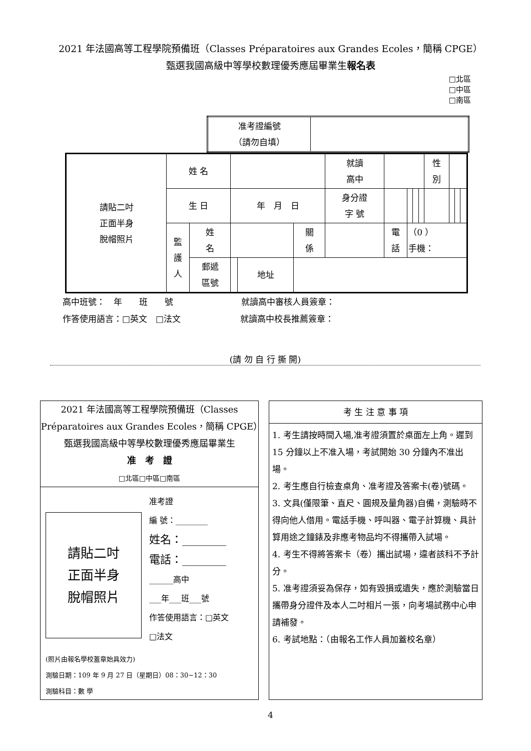2021 年法國高等工程學院預備班（Classes Préparatoires aux Grandes Ecoles，簡稱 CPGE）
甄選我國高級中等學校數理優秀應屆畢業生報名表
□北區
□中區
□南區
| 准考證編號 （請勿自填） | |
| 請貼二吋 正面半身 脫帽照片 | 姓 名 | | | | | 就讀 高中 | | | | | 性 別 | | | |
| | 生 日 | | 年 月 日 | | | 身分證 字 號 | | | | | | | | |
| | 監 護 人 | 姓 名 | | | 關 係 | | 電 話 | （0 ） 手機： | | | | | | |
| | | 郵遞 區號 | | 地址 | | | | | | | | | | |
高中班號：　年　　班　　號　　　　　　　　就讀高中審核人員簽章：
作答使用語言：□英文　□法文　　　　　　　就讀高中校長推薦簽章：
(請 勿 自 行 撕 開)
2021 年法國高等工程學院預備班（Classes Préparatoires aux Grandes Ecoles，簡稱 CPGE）甄選我國高級中等學校數理優秀應屆畢業生
准　考　證
□北區□中區□南區
請貼二吋
正面半身
脫帽照片
准考證
編 號：________
姓名：________
電話：________
______高中
___年___班___號
作答使用語言：□英文
□法文
(照片由報名學校蓋章始具效力)
測驗日期：109 年 9 月 27 日（星期日）08：30~12：30
測驗科目：數 學
考 生 注 意 事 項
1. 考生請按時間入場,准考證須置於桌面左上角。遲到 15 分鐘以上不准入場，考試開始 30 分鐘內不准出場。
2. 考生應自行檢查桌角、准考證及答案卡(卷)號碼。
3. 文具(僅限筆、直尺、圓規及量角器)自備，測驗時不得向他人借用。電話手機、呼叫器、電子計算機、具計算用途之鐘錶及非應考物品均不得攜帶入試場。
4. 考生不得將答案卡（卷）攜出試場，違者該科不予計分。
5. 准考證須妥為保存，如有毀損或遺失，應於測驗當日攜帶身分證件及本人二吋相片一張，向考場試務中心申請補發。
6. 考試地點：（由報名工作人員加蓋校名章）
4